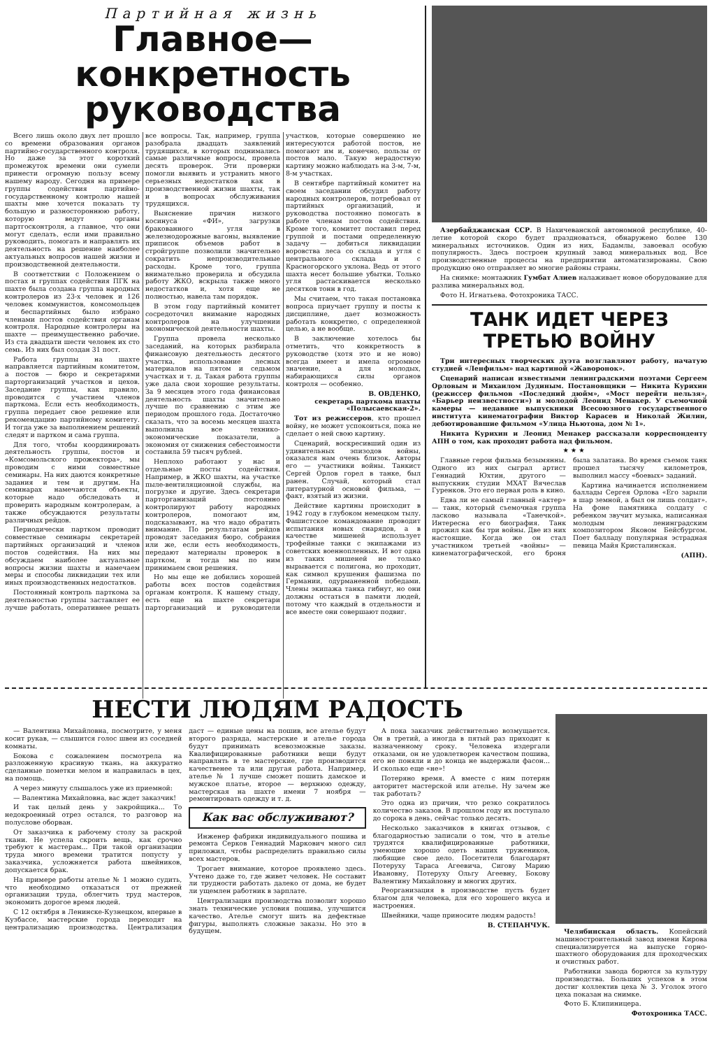Партийная жизнь
Главное—конкретность руководства
Всего лишь около двух лет прошло со времени образования органов партийно-государственного контроля. Но даже за этот короткий промежуток времени они сумели принести огромную пользу всему нашему народу. Сегодня на примере группы содействия партийно-государственному контролю нашей шахты мне хочется показать ту большую и разностороннюю работу, которую ведут органы партгосконтроля, а главное, что они могут сделать, если ими правильно руководить, помогать и направлять их деятельность на решение наиболее актуальных вопросов нашей жизни и производственной деятельности.
В соответствии с Положением о постах и группах содействия ПГК на шахте была создана группа народных контролеров из 23-х человек и 126 человек коммунистов, комсомольцев и беспартийных было избрано членами постов содействия органам контроля. Народные контролеры на шахте — преимущественно рабочие. Из ста двадцати шести человек их сто семь. Из них был создан 31 пост.
Работа группы на шахте направляется партийным комитетом, а постов — бюро и секретарями парторганизаций участков и цехов. Заседание группы, как правило, проводится с участием членов парткома. Если есть необходимость, группа передает свое решение или рекомендацию партийному комитету. И тогда уже за выполнением решений следят и партком и сама группа.
Для того, чтобы координировать деятельность группы, постов и «Комсомольского прожектора», мы проводим с ними совместные семинары. На них даются конкретные задания и тем и другим. На семинарах намечаются объекты, которые надо обследовать и проверить народным контролерам, а также обсуждаются результаты различных рейдов.
Периодически партком проводит совместные семинары секретарей партийных организаций и членов постов содействия. На них мы обсуждаем наиболее актуальные вопросы жизни шахты и намечаем меры и способы ликвидации тех или иных производственных недостатков.
Постоянный контроль парткома за деятельностью группы заставляет ее лучше работать, оперативнее решать все вопросы. Так, например, группа разобрала двадцать заявлений трудящихся, в которых поднимались самые различные вопросы, провела десять проверок. Эти проверки помогли выявить и устранить много серьезных недостатков как в производственной жизни шахты, так и в вопросах обслуживания трудящихся.
Выяснение причин низкого косинуса «ФИ», загрузки бракованного угля в железнодорожные вагоны, выявление приписок объемов работ в стройгруппе позволили значительно сократить непроизводительные расходы. Кроме того, группа внимательно проверила и обсудила работу ЖКО, вскрыла также много недостатков и, хотя еще не полностью, навела там порядок.
В этом году партийный комитет сосредоточил внимание народных контролеров на улучшении экономической деятельности шахты.
Группа провела несколько заседаний, на которых разбирала финансовую деятельность десятого участка, использование лесных материалов на пятом и седьмом участках и т. д. Такая работа группы уже дала свои хорошие результаты. За 9 месяцев этого года финансовая деятельность шахты значительно лучше по сравнению с этим же периодом прошлого года. Достаточно сказать, что за восемь месяцев шахта выполнила все технико-экономические показатели, а экономия от снижения себестоимости составила 59 тысяч рублей.
Неплохо работают у нас и отдельные посты содействия. Например, в ЖКО шахты, на участке пыле-вентиляционной службы, на погрузке и другие. Здесь секретари парторганизаций постоянно контролируют работу народных контролеров, помогают им, подсказывают, на что надо обратить внимание. По результатам рейдов проводят заседания бюро, собрания или же, если есть необходимость, передают материалы проверок в партком, и тогда мы по ним принимаем свои решения.
Но мы еще не добились хорошей работы всех постов содействия органам контроля. К нашему стыду, есть еще на шахте секретари парторганизаций и руководители участков, которые совершенно не интересуются работой постов, не помогают им и, конечно, пользы от постов мало. Такую нерадостную картину можно наблюдать на 3-м, 7-м, 8-м участках.
В сентябре партийный комитет на своем заседании обсудил работу народных контролеров, потребовал от партийных организаций, и руководства постоянно помогать в работе членам постов содействия. Кроме того, комитет поставил перед группой и постами определенную задачу — добиться ликвидации воровства леса со склада и угля с центрального склада и с Красногорского уклона. Ведь от этого шахта несет большие убытки. Только угля растаскивается несколько десятков тонн в год.
Мы считаем, что такая постановка вопроса приучает группу и посты к дисциплине, дает возможность работать конкретно, с определенной целью, а не вообще.
В заключение хотелось бы отметить, что конкретность в руководстве (хотя это и не ново) всегда имеет и имела огромное значение, а для молодых, набирающихся силы органов контроля — особенно.
В. ОВДЕНКО,
секретарь парткома шахты «Полысаевская-2».
Тот из режиссеров, кто прошел войну, не может успокоиться, пока не сделает о ней свою картину.
Сценарий, воскресивший один из удивительных эпизодов войны, оказался нам очень близок. Авторы его — участники войны. Танкист Сергей Орлов горел в танке, был ранен. Случай, который стал литературной основой фильма, — факт, взятый из жизни.
Действие картины происходит в 1942 году в глубоком немецком тылу. Фашистское командование проводит испытания новых снарядов, а в качестве мишеней использует трофейные танки с экипажами из советских военнопленных. И вот одна из таких мишеней не только вырывается с полигона, но проходит, как символ крушения фашизма по Германии, одурманенной победами. Члены экипажа танка гибнут, но они должны остаться в памяти людей, потому что каждый в отдельности и все вместе они совершают подвиг.
Азербайджанская ССР. В Нахичеванской автономной республике, 40-летие которой скоро будет праздноваться, обнаружено более 130 минеральных источников. Один из них, Бадамлы, завоевал особую популярность. Здесь построен крупный завод минеральных вод. Все производственные процессы на предприятии автоматизированы. Свою продукцию оно отправляет во многие районы страны.
На снимке: монтажник Гумбат Алиев налаживает новое оборудование для разлива минеральных вод.
Фото Н. Игнатьева. Фотохроника ТАСС.
ТАНК ИДЕТ ЧЕРЕЗ ТРЕТЬЮ ВОЙНУ
Три интересных творческих дуэта возглавляют работу, начатую студией «Ленфильм» над картиной «Жаворонок».
Сценарий написан известными ленинградскими поэтами Сергеем Орловым и Михаилом Дудиным. Постановщики — Никита Курихин (режиссер фильмов «Последний дюйм», «Мост перейти нельзя», «Барьер неизвестности») и молодой Леонид Менакер. У съемочной камеры — недавние выпускники Всесоюзного государственного института кинематографии Виктор Карасев и Николай Жилин, дебютировавшие фильмом «Улица Ньютона, дом № 1».
Никита Курихин и Леонид Менакер рассказали корреспонденту АПН о том, как проходит работа над фильмом.
★ ★ ★
Главные герои фильма безымянны. Одного из них сыграл артист Геннадий Юхтин, другого — выпускник студии МХАТ Вячеслав Гуренков. Это его первая роль в кино.
Едва ли не самый главный «актер» — танк, который съемочная группа ласково называла «Танечкой». Интересна его биография. Танк прожил как бы три войны. Две из них настоящие. Когда же он стал участником третьей «войны» — кинематографической, его броня была залатана. Во время съемок танк прошел тысячу километров, выполнил массу «боевых» заданий.
Картина начинается исполнением баллады Сергея Орлова «Его зарыли в шар земной, а был он лишь солдат». На фоне памятника солдату с ребенком звучит музыка, написанная молодым ленинградским композитором Яковом Бейсбургом. Поет балладу популярная эстрадная певица Майя Кристалинская.
(АПН).
НЕСТИ ЛЮДЯМ РАДОСТЬ
— Валентина Михайловна, посмотрите, у меня косит рукав, — слышится голос швеи из соседней комнаты.
Бокова с сожалением посмотрела на разложенную красивую ткань, на аккуратно сделанные пометки мелом и направилась в цех, на помощь.
А через минуту слышалось уже из приемной:
— Валентина Михайловна, вас ждет заказчик!
И так целый день у закройщика... То недокроенный отрез остался, то разговор на полуслове оборван.
От заказчика к рабочему столу за раскрой ткани. Не успела скроить вещь, как срочно требуют к мастерам... При такой организации труда много времени тратится попусту у заказчика, усложняется работа швейников, допускается брак.
На примере работы ателье № 1 можно судить, что необходимо отказаться от прежней организации труда, облегчить труд мастеров, экономить дорогое время людей.
С 12 октября в Ленинске-Кузнецком, впервые в Кузбассе, мастерские города переходят на централизацию производства. Централизация даст — единые цены на пошив, все ателье будут второго разряда, мастерские и ателье города будут принимать всевозможные заказы. Квалифицированные работники вещи будут направлять в те мастерские, где производится качественее та или другая работа. Например, ателье № 1 лучше сможет пошить дамское и мужское платье, второе — верхнюю одежду, мастерская на шахте имени 7 ноября — ремонтировать одежду и т. д.
Как вас обслуживают?
Инженер фабрики индивидуального пошива и ремонта Серков Геннадий Маркович много сил приложил, чтобы распределить правильно силы всех мастеров.
Трогает внимание, которое проявлено здесь. Учтено даже то, где живет человек. Не составит ли трудности работать далеко от дома, не будет ли ущемлен работник в зарплате.
Централизация производства позволит хорошо знать технические условия пошива, улучшится качество. Ателье смогут шить на дефектные фигуры, выполнять сложные заказы. Но это в будущем.
А пока заказчик действительно возмущается. Он в третий, а иногда в пятый раз приходит к назначенному сроку. Человека издергали отказами, он не удовлетворен качеством пошива, его не поняли и до конца не выдержали фасон... И сколько еще «не»!
Потеряно время. А вместе с ним потерян авторитет мастерской или ателье. Ну зачем же так работать?
Это одна из причин, что резко сократилось количество заказов. В прошлом году их поступало до сорока в день, сейчас только десять.
Несколько заказчиков в книгах отзывов, с благодарностью записали о том, что в ателье трудятся квалифицированные работники, умеющие хорошо одеть наших тружеников, любящие свое дело. Посетители благодарят Потеруху Тараса Агеевича, Сигову Марию Ивановну, Потеруху Ольгу Агеевну, Бокову Валентину Михайловну и многих других.
Реорганизация в производстве пусть будет благом для человека, для его хорошего вкуса и настроения.
Швейники, чаще приносите людям радость!
В. СТЕПАНЧУК.
Челябинская область. Копейский машиностроительный завод имени Кирова специализируется на выпуске горно-шахтного оборудования для проходческих и очистных работ.
Работники завода борются за культуру производства. Больших успехов в этом достиг коллектив цеха № 3. Уголок этого цеха показан на снимке.
Фото Б. Клипиницера.
Фотохроника ТАСС.